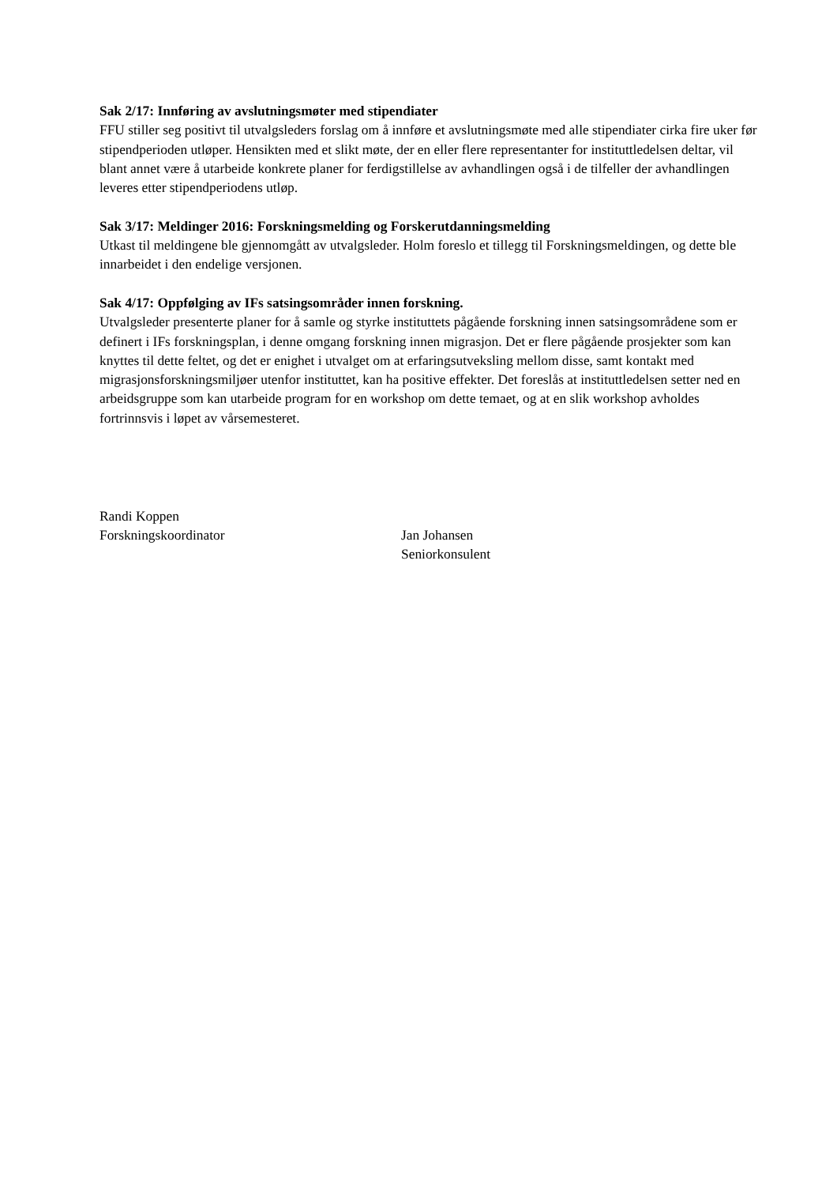Sak 2/17: Innføring av avslutningsmøter med stipendiater
FFU stiller seg positivt til utvalgsleders forslag om å innføre et avslutningsmøte med alle stipendiater cirka fire uker før stipendperioden utløper. Hensikten med et slikt møte, der en eller flere representanter for instituttledelsen deltar, vil blant annet være å utarbeide konkrete planer for ferdigstillelse av avhandlingen også i de tilfeller der avhandlingen leveres etter stipendperiodens utløp.
Sak 3/17: Meldinger 2016: Forskningsmelding og Forskerutdanningsmelding
Utkast til meldingene ble gjennomgått av utvalgsleder. Holm foreslo et tillegg til Forskningsmeldingen, og dette ble innarbeidet i den endelige versjonen.
Sak 4/17: Oppfølging av IFs satsingsområder innen forskning.
Utvalgsleder presenterte planer for å samle og styrke instituttets pågående forskning innen satsingsområdene som er definert i IFs forskningsplan, i denne omgang forskning innen migrasjon. Det er flere pågående prosjekter som kan knyttes til dette feltet, og det er enighet i utvalget om at erfaringsutveksling mellom disse, samt kontakt med migrasjonsforskningsmiljøer utenfor instituttet, kan ha positive effekter. Det foreslås at instituttledelsen setter ned en arbeidsgruppe som kan utarbeide program for en workshop om dette temaet, og at en slik workshop avholdes fortrinnsvis i løpet av vårsemesteret.
Randi Koppen
Forskningskoordinator
Jan Johansen
Seniorkonsulent